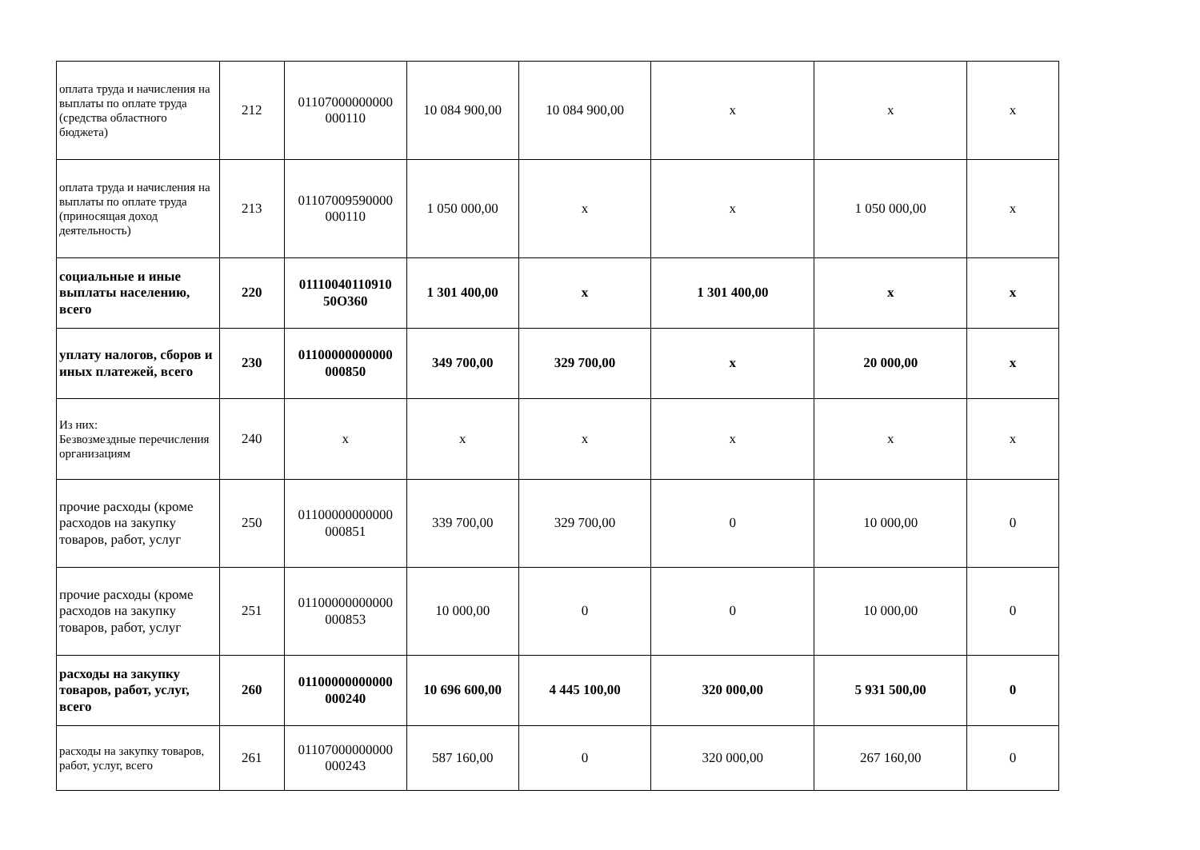| оплата труда и начисления на выплаты по оплате труда (средства областного бюджета) | 212 | 01107000000000 000110 | 10 084 900,00 | 10 084 900,00 | x | x | x |
| оплата труда и начисления на выплаты по оплате труда (приносящая доход деятельность) | 213 | 01107009590000 000110 | 1 050 000,00 | x | x | 1 050 000,00 | x |
| социальные и иные выплаты населению, всего | 220 | 01110040110910 50О360 | 1 301 400,00 | x | 1 301 400,00 | x | x |
| уплату налогов, сборов и иных платежей, всего | 230 | 01100000000000 000850 | 349 700,00 | 329 700,00 | x | 20 000,00 | x |
| Из них: Безвозмездные перечисления организациям | 240 | x | x | x | x | x | x |
| прочие расходы (кроме расходов на закупку товаров, работ, услуг | 250 | 01100000000000 000851 | 339 700,00 | 329 700,00 | 0 | 10 000,00 | 0 |
| прочие расходы (кроме расходов на закупку товаров, работ, услуг | 251 | 01100000000000 000853 | 10 000,00 | 0 | 0 | 10 000,00 | 0 |
| расходы на закупку товаров, работ, услуг, всего | 260 | 01100000000000 000240 | 10 696 600,00 | 4 445 100,00 | 320 000,00 | 5 931 500,00 | 0 |
| расходы на закупку товаров, работ, услуг, всего | 261 | 01107000000000 000243 | 587 160,00 | 0 | 320 000,00 | 267 160,00 | 0 |